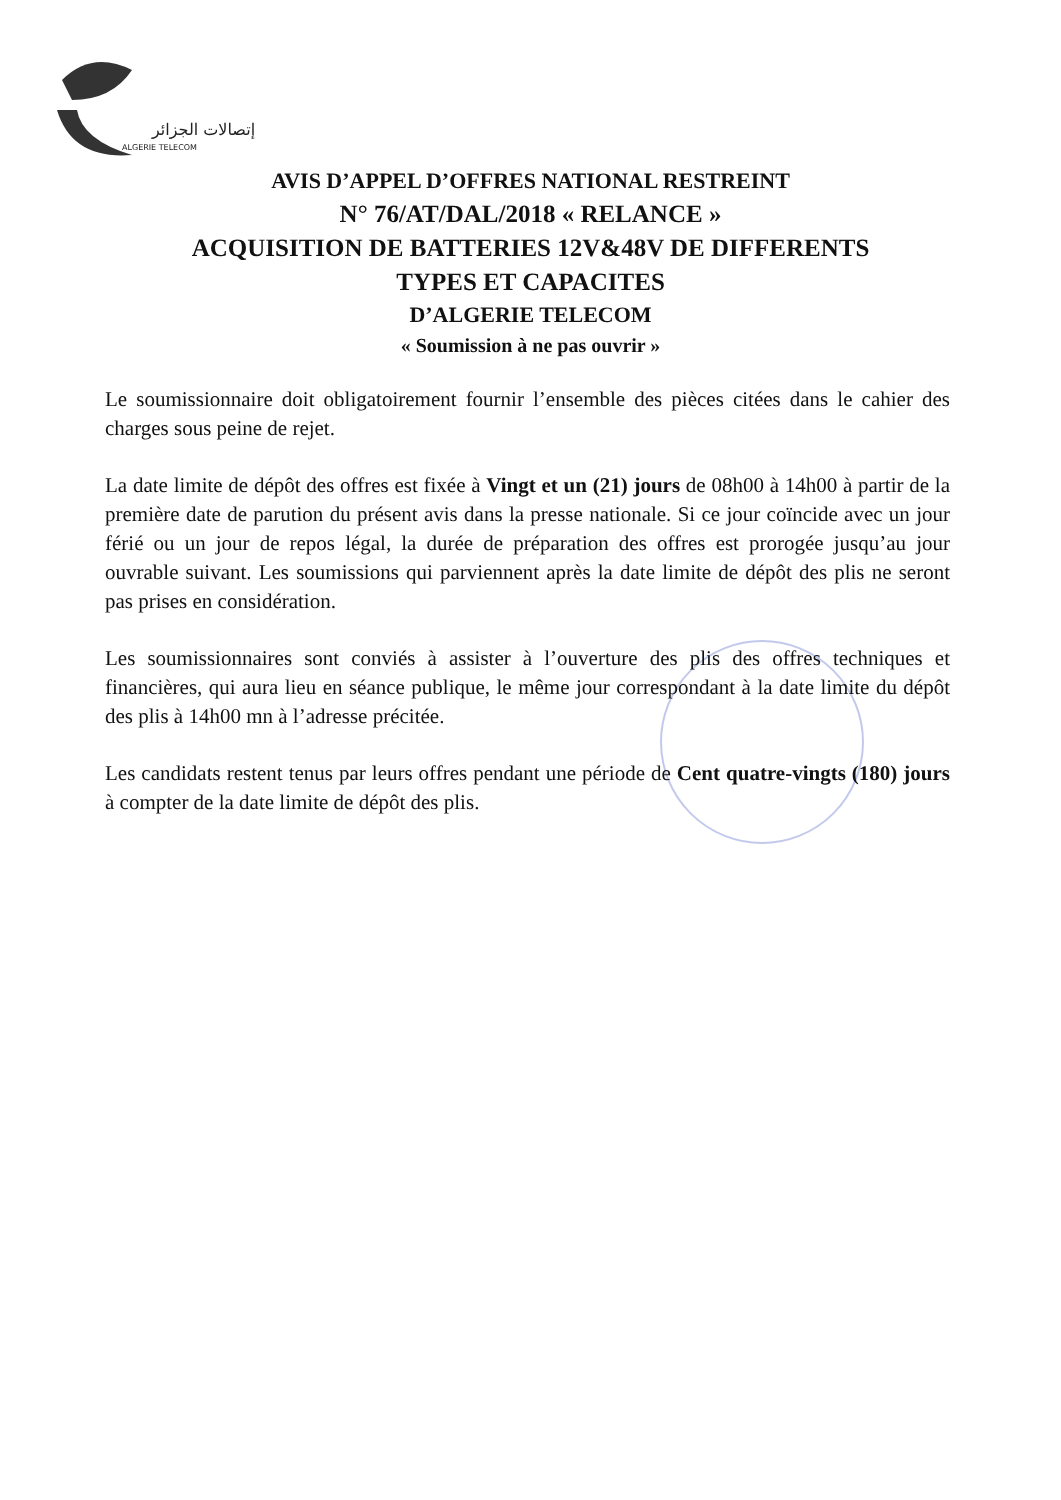إتصالات الجزائر
ALGERIE TELECOM
AVIS D’APPEL D’OFFRES NATIONAL RESTREINT
N° 76/AT/DAL/2018 « RELANCE »
ACQUISITION DE BATTERIES 12V&48V DE DIFFERENTS
TYPES ET CAPACITES
D’ALGERIE TELECOM
« Soumission à ne pas ouvrir »
Le soumissionnaire doit obligatoirement fournir l’ensemble des pièces citées dans le cahier des charges sous peine de rejet.
La date limite de dépôt des offres est fixée à Vingt et un (21) jours de 08h00 à 14h00 à partir de la première date de parution du présent avis dans la presse nationale. Si ce jour coïncide avec un jour férié ou un jour de repos légal, la durée de préparation des offres est prorogée jusqu’au jour ouvrable suivant. Les soumissions qui parviennent après la date limite de dépôt des plis ne seront pas prises en considération.
Les soumissionnaires sont conviés à assister à l’ouverture des plis des offres techniques et financières, qui aura lieu en séance publique, le même jour correspondant à la date limite du dépôt des plis à 14h00 mn à l’adresse précitée.
Les candidats restent tenus par leurs offres pendant une période de Cent quatre-vingts (180) jours à compter de la date limite de dépôt des plis.